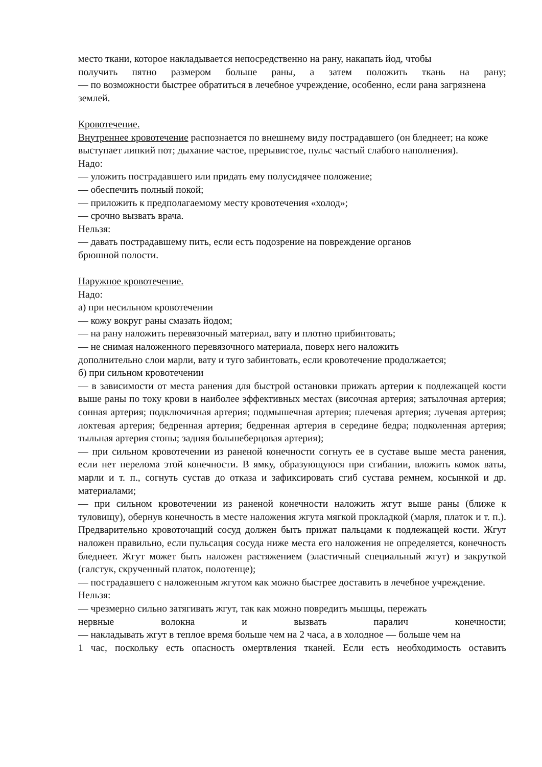место ткани, которое накладывается непосредственно на рану, накапать йод, чтобы
получить пятно размером больше раны, а затем положить ткань на рану;
— по возможности быстрее обратиться в лечебное учреждение, особенно, если рана загрязнена землей.
Кровотечение.
Внутреннее кровотечение распознается по внешнему виду пострадавшего (он бледнеет; на коже выступает липкий пот; дыхание частое, прерывистое, пульс частый слабого наполнения).
Надо:
— уложить пострадавшего или придать ему полусидячее положение;
— обеспечить полный покой;
— приложить к предполагаемому месту кровотечения «холод»;
— срочно вызвать врача.
Нельзя:
— давать пострадавшему пить, если есть подозрение на повреждение органов
брюшной полости.
Наружное кровотечение.
Надо:
а) при несильном кровотечении
— кожу вокруг раны смазать йодом;
— на рану наложить перевязочный материал, вату и плотно прибинтовать;
— не снимая наложенного перевязочного материала, поверх него наложить
дополнительно слои марли, вату и туго забинтовать, если кровотечение продолжается;
б) при сильном кровотечении
— в зависимости от места ранения для быстрой остановки прижать артерии к подлежащей кости выше раны по току крови в наиболее эффективных местах (височная артерия; затылочная артерия; сонная артерия; подключичная артерия; подмышечная артерия; плечевая артерия; лучевая артерия; локтевая артерия; бедренная артерия; бедренная артерия в середине бедра; подколенная артерия; тыльная артерия стопы; задняя большеберцовая артерия);
— при сильном кровотечении из раненой конечности согнуть ее в суставе выше места ранения, если нет перелома этой конечности. В ямку, образующуюся при сгибании, вложить комок ваты, марли и т. п., согнуть сустав до отказа и зафиксировать сгиб сустава ремнем, косынкой и др. материалами;
— при сильном кровотечении из раненой конечности наложить жгут выше раны (ближе к туловищу), обернув конечность в месте наложения жгута мягкой прокладкой (марля, платок и т. п.). Предварительно кровоточащий сосуд должен быть прижат пальцами к подлежащей кости. Жгут наложен правильно, если пульсация сосуда ниже места его наложения не определяется, конечность бледнеет. Жгут может быть наложен растяжением (эластичный специальный жгут) и закруткой (галстук, скрученный платок, полотенце);
— пострадавшего с наложенным жгутом как можно быстрее доставить в лечебное учреждение.
Нельзя:
— чрезмерно сильно затягивать жгут, так как можно повредить мышцы, пережать
нервные волокна и вызвать паралич конечности;
— накладывать жгут в теплое время больше чем на 2 часа, а в холодное — больше чем на
1 час, поскольку есть опасность омертвления тканей. Если есть необходимость оставить